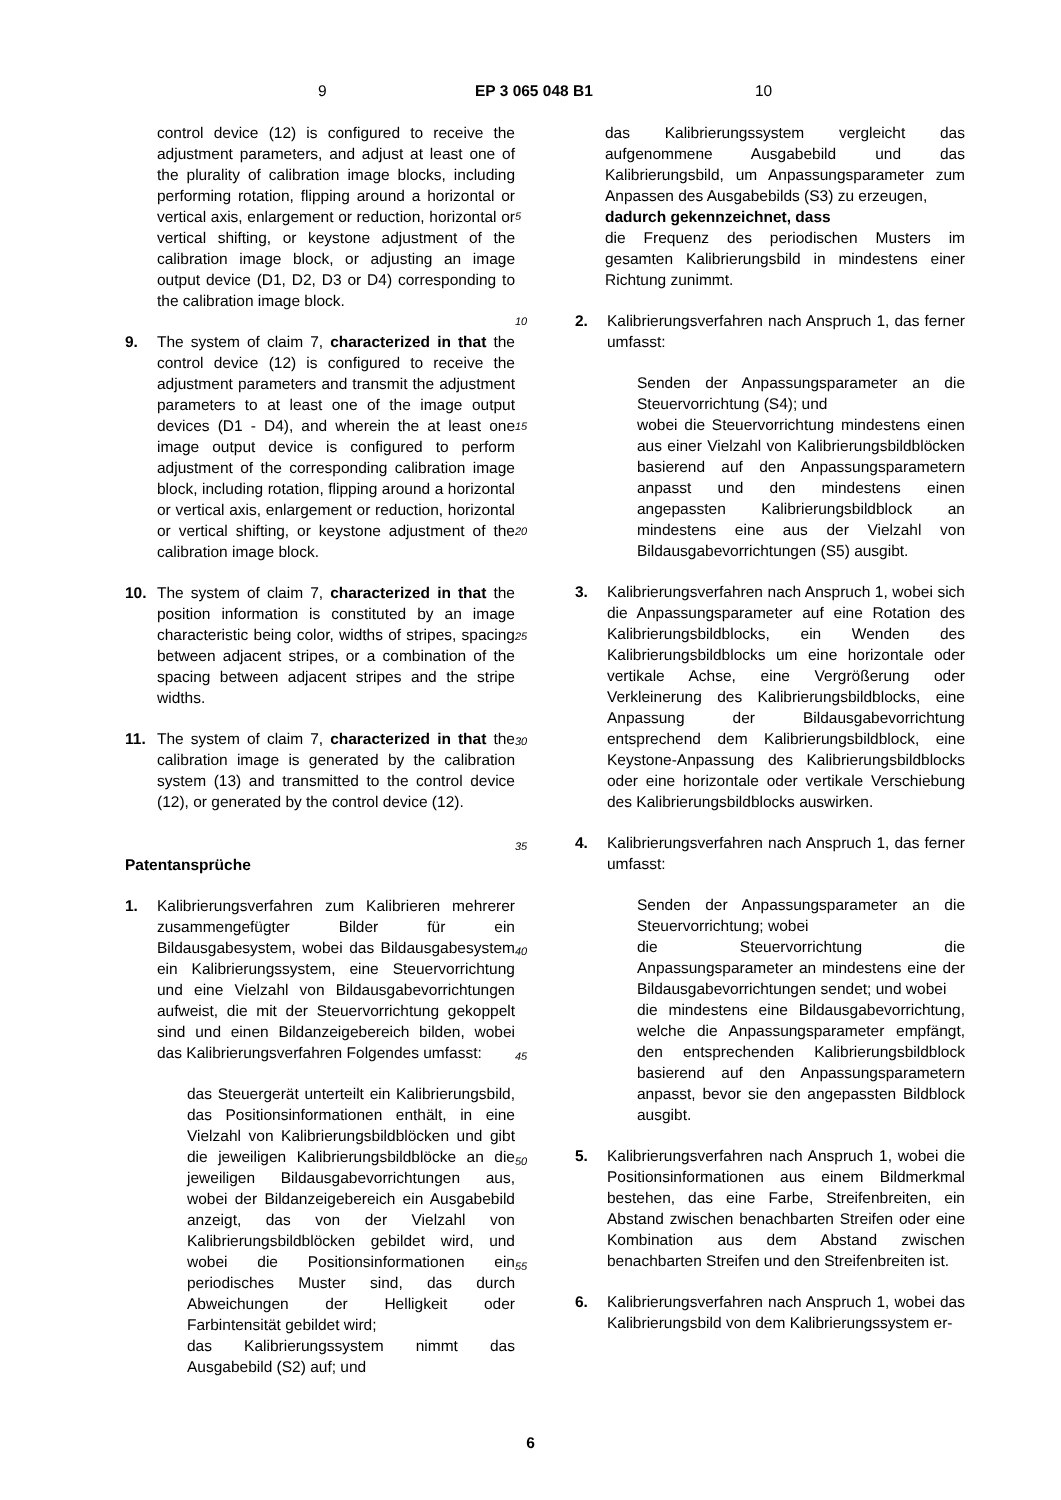9 EP 3 065 048 B1 10
control device (12) is configured to receive the adjustment parameters, and adjust at least one of the plurality of calibration image blocks, including performing rotation, flipping around a horizontal or vertical axis, enlargement or reduction, horizontal or vertical shifting, or keystone adjustment of the calibration image block, or adjusting an image output device (D1, D2, D3 or D4) corresponding to the calibration image block.
9. The system of claim 7, characterized in that the control device (12) is configured to receive the adjustment parameters and transmit the adjustment parameters to at least one of the image output devices (D1 - D4), and wherein the at least one image output device is configured to perform adjustment of the corresponding calibration image block, including rotation, flipping around a horizontal or vertical axis, enlargement or reduction, horizontal or vertical shifting, or keystone adjustment of the calibration image block.
10. The system of claim 7, characterized in that the position information is constituted by an image characteristic being color, widths of stripes, spacing between adjacent stripes, or a combination of the spacing between adjacent stripes and the stripe widths.
11. The system of claim 7, characterized in that the calibration image is generated by the calibration system (13) and transmitted to the control device (12), or generated by the control device (12).
Patentansprüche
1. Kalibrierungsverfahren zum Kalibrieren mehrerer zusammengefügter Bilder für ein Bildausgabesystem, wobei das Bildausgabesystem ein Kalibrierungssystem, eine Steuervorrichtung und eine Vielzahl von Bildausgabevorrichtungen aufweist, die mit der Steuervorrichtung gekoppelt sind und einen Bildanzeigebereich bilden, wobei das Kalibrierungsverfahren Folgendes umfasst:
das Steuergerät unterteilt ein Kalibrierungsbild, das Positionsinformationen enthält, in eine Vielzahl von Kalibrierungsbildblöcken und gibt die jeweiligen Kalibrierungsbildblöcke an die jeweiligen Bildausgabevorrichtungen aus, wobei der Bildanzeigebereich ein Ausgabebild anzeigt, das von der Vielzahl von Kalibrierungsbildblöcken gebildet wird, und wobei die Positionsinformationen ein periodisches Muster sind, das durch Abweichungen der Helligkeit oder Farbintensität gebildet wird;
das Kalibrierungssystem nimmt das Ausgabebild (S2) auf; und
5
10
15
20
25
30
35
40
45
50
55
das Kalibrierungssystem vergleicht das aufgenommene Ausgabebild und das Kalibrierungsbild, um Anpassungsparameter zum Anpassen des Ausgabebilds (S3) zu erzeugen,
dadurch gekennzeichnet, dass
die Frequenz des periodischen Musters im gesamten Kalibrierungsbild in mindestens einer Richtung zunimmt.
2. Kalibrierungsverfahren nach Anspruch 1, das ferner umfasst:
Senden der Anpassungsparameter an die Steuervorrichtung (S4); und
wobei die Steuervorrichtung mindestens einen aus einer Vielzahl von Kalibrierungsbildblöcken basierend auf den Anpassungsparametern anpasst und den mindestens einen angepassten Kalibrierungsbildblock an mindestens eine aus der Vielzahl von Bildausgabevorrichtungen (S5) ausgibt.
3. Kalibrierungsverfahren nach Anspruch 1, wobei sich die Anpassungsparameter auf eine Rotation des Kalibrierungsbildblocks, ein Wenden des Kalibrierungsbildblocks um eine horizontale oder vertikale Achse, eine Vergrößerung oder Verkleinerung des Kalibrierungsbildblocks, eine Anpassung der Bildausgabevorrichtung entsprechend dem Kalibrierungsbildblock, eine Keystone-Anpassung des Kalibrierungsbildblocks oder eine horizontale oder vertikale Verschiebung des Kalibrierungsbildblocks auswirken.
4. Kalibrierungsverfahren nach Anspruch 1, das ferner umfasst:
Senden der Anpassungsparameter an die Steuervorrichtung; wobei
die Steuervorrichtung die Anpassungsparameter an mindestens eine der Bildausgabevorrichtungen sendet; und wobei
die mindestens eine Bildausgabevorrichtung, welche die Anpassungsparameter empfängt, den entsprechenden Kalibrierungsbildblock basierend auf den Anpassungsparametern anpasst, bevor sie den angepassten Bildblock ausgibt.
5. Kalibrierungsverfahren nach Anspruch 1, wobei die Positionsinformationen aus einem Bildmerkmal bestehen, das eine Farbe, Streifenbreiten, ein Abstand zwischen benachbarten Streifen oder eine Kombination aus dem Abstand zwischen benachbarten Streifen und den Streifenbreiten ist.
6. Kalibrierungsverfahren nach Anspruch 1, wobei das Kalibrierungsbild von dem Kalibrierungssystem er-
6